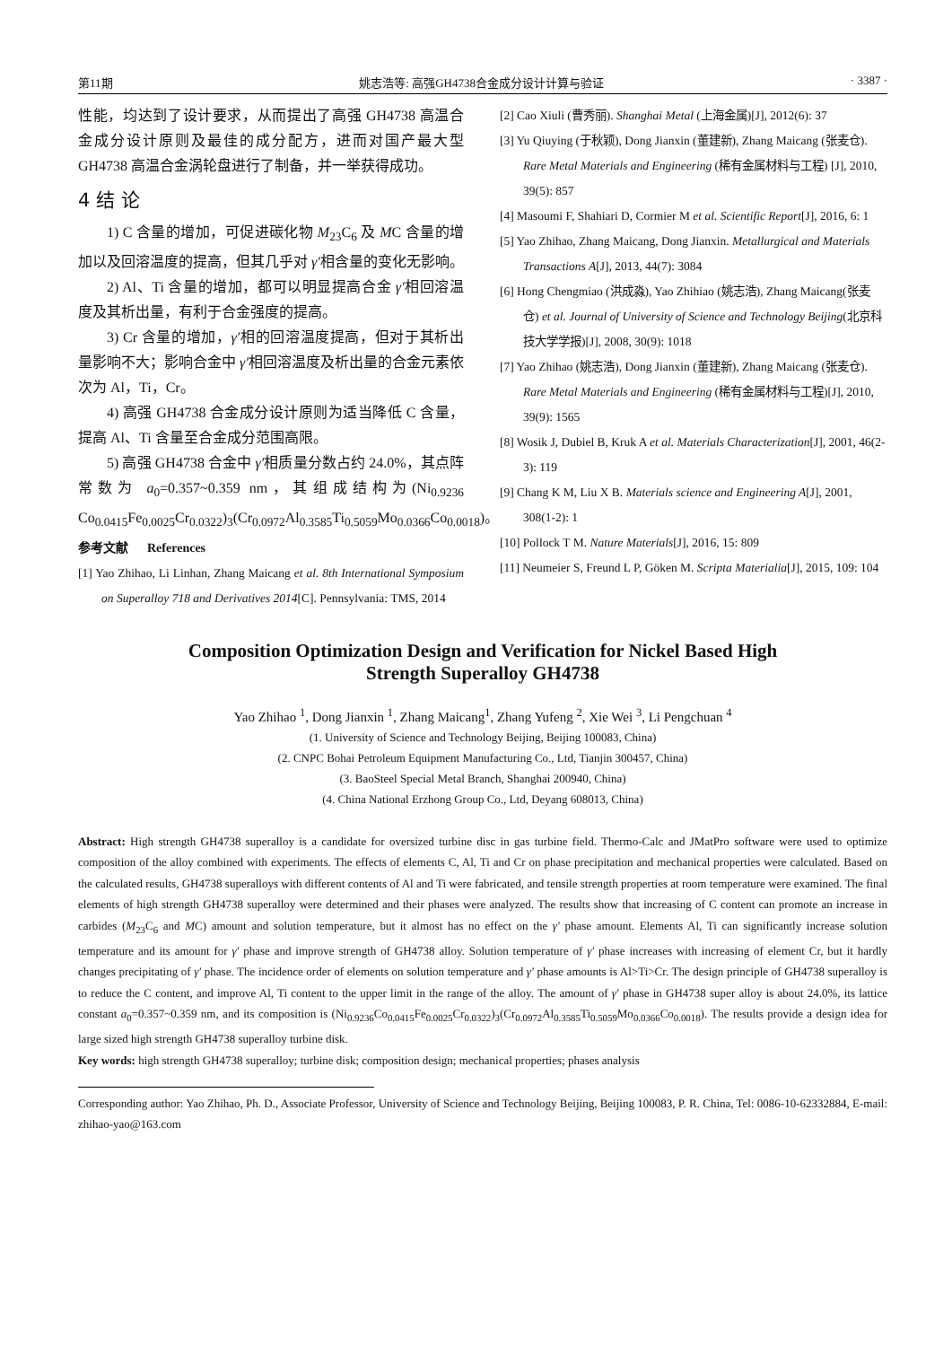第11期 姚志浩等: 高强GH4738合金成分设计计算与验证 · 3387 ·
性能，均达到了设计要求，从而提出了高强 GH4738 高温合金成分设计原则及最佳的成分配方，进而对国产最大型 GH4738 高温合金涡轮盘进行了制备，并一举获得成功。
4 结 论
1) C 含量的增加，可促进碳化物 M<sub>23</sub>C<sub>6</sub> 及 MC 含量的增加以及回溶温度的提高，但其几乎对 γ′相含量的变化无影响。
2) Al、Ti 含量的增加，都可以明显提高合金 γ′相回溶温度及其析出量，有利于合金强度的提高。
3) Cr 含量的增加，γ′相的回溶温度提高，但对于其析出量影响不大；影响合金中 γ′相回溶温度及析出量的合金元素依次为 Al，Ti，Cr。
4) 高强 GH4738 合金成分设计原则为适当降低 C 含量，提高 Al、Ti 含量至合金成分范围高限。
5) 高强 GH4738 合金中 γ′相质量分数占约 24.0%，其点阵常数为 a<sub>0</sub>=0.357~0.359 nm，其组成结构为(Ni<sub>0.9236</sub> Co<sub>0.0415</sub>Fe<sub>0.0025</sub>Cr<sub>0.0322</sub>)<sub>3</sub>(Cr<sub>0.0972</sub>Al<sub>0.3585</sub>Ti<sub>0.5059</sub>Mo<sub>0.0366</sub>Co<sub>0.0018</sub>)。
参考文献 References
[1] Yao Zhihao, Li Linhan, Zhang Maicang et al. 8th International Symposium on Superalloy 718 and Derivatives 2014[C]. Pennsylvania: TMS, 2014
[2] Cao Xiuli (曹秀丽). Shanghai Metal (上海金属)[J], 2012(6): 37
[3] Yu Qiuying (于秋颖), Dong Jianxin (董建新), Zhang Maicang (张麦仓). Rare Metal Materials and Engineering (稀有金属材料与工程) [J], 2010, 39(5): 857
[4] Masoumi F, Shahiari D, Cormier M et al. Scientific Report[J], 2016, 6: 1
[5] Yao Zhihao, Zhang Maicang, Dong Jianxin. Metallurgical and Materials Transactions A[J], 2013, 44(7): 3084
[6] Hong Chengmiao (洪成淼), Yao Zhihiao (姚志浩), Zhang Maicang(张麦仓) et al. Journal of University of Science and Technology Beijing(北京科技大学学报)[J], 2008, 30(9): 1018
[7] Yao Zhihao (姚志浩), Dong Jianxin (董建新), Zhang Maicang (张麦仓). Rare Metal Materials and Engineering (稀有金属材料与工程)[J], 2010, 39(9): 1565
[8] Wosik J, Dubiel B, Kruk A et al. Materials Characterization[J], 2001, 46(2-3): 119
[9] Chang K M, Liu X B. Materials science and Engineering A[J], 2001, 308(1-2): 1
[10] Pollock T M. Nature Materials[J], 2016, 15: 809
[11] Neumeier S, Freund L P, Göken M. Scripta Materialia[J], 2015, 109: 104
Composition Optimization Design and Verification for Nickel Based High
Strength Superalloy GH4738
Yao Zhihao <sup>1</sup>, Dong Jianxin <sup>1</sup>, Zhang Maicang<sup>1</sup>, Zhang Yufeng <sup>2</sup>, Xie Wei <sup>3</sup>, Li Pengchuan <sup>4</sup>
(1. University of Science and Technology Beijing, Beijing 100083, China)
(2. CNPC Bohai Petroleum Equipment Manufacturing Co., Ltd, Tianjin 300457, China)
(3. BaoSteel Special Metal Branch, Shanghai 200940, China)
(4. China National Erzhong Group Co., Ltd, Deyang 608013, China)
Abstract: High strength GH4738 superalloy is a candidate for oversized turbine disc in gas turbine field. Thermo-Calc and JMatPro software were used to optimize composition of the alloy combined with experiments. The effects of elements C, Al, Ti and Cr on phase precipitation and mechanical properties were calculated. Based on the calculated results, GH4738 superalloys with different contents of Al and Ti were fabricated, and tensile strength properties at room temperature were examined. The final elements of high strength GH4738 superalloy were determined and their phases were analyzed. The results show that increasing of C content can promote an increase in carbides (M<sub>23</sub>C<sub>6</sub> and MC) amount and solution temperature, but it almost has no effect on the γ′ phase amount. Elements Al, Ti can significantly increase solution temperature and its amount for γ′ phase and improve strength of GH4738 alloy. Solution temperature of γ′ phase increases with increasing of element Cr, but it hardly changes precipitating of γ′ phase. The incidence order of elements on solution temperature and γ′ phase amounts is Al>Ti>Cr. The design principle of GH4738 superalloy is to reduce the C content, and improve Al, Ti content to the upper limit in the range of the alloy. The amount of γ′ phase in GH4738 super alloy is about 24.0%, its lattice constant a<sub>0</sub>=0.357~0.359 nm, and its composition is (Ni<sub>0.9236</sub>Co<sub>0.0415</sub>Fe<sub>0.0025</sub>Cr<sub>0.0322</sub>)<sub>3</sub>(Cr<sub>0.0972</sub>Al<sub>0.3585</sub>Ti<sub>0.5059</sub>Mo<sub>0.0366</sub>Co<sub>0.0018</sub>). The results provide a design idea for large sized high strength GH4738 superalloy turbine disk.
Key words: high strength GH4738 superalloy; turbine disk; composition design; mechanical properties; phases analysis
Corresponding author: Yao Zhihao, Ph. D., Associate Professor, University of Science and Technology Beijing, Beijing 100083, P. R. China, Tel: 0086-10-62332884, E-mail: zhihao-yao@163.com